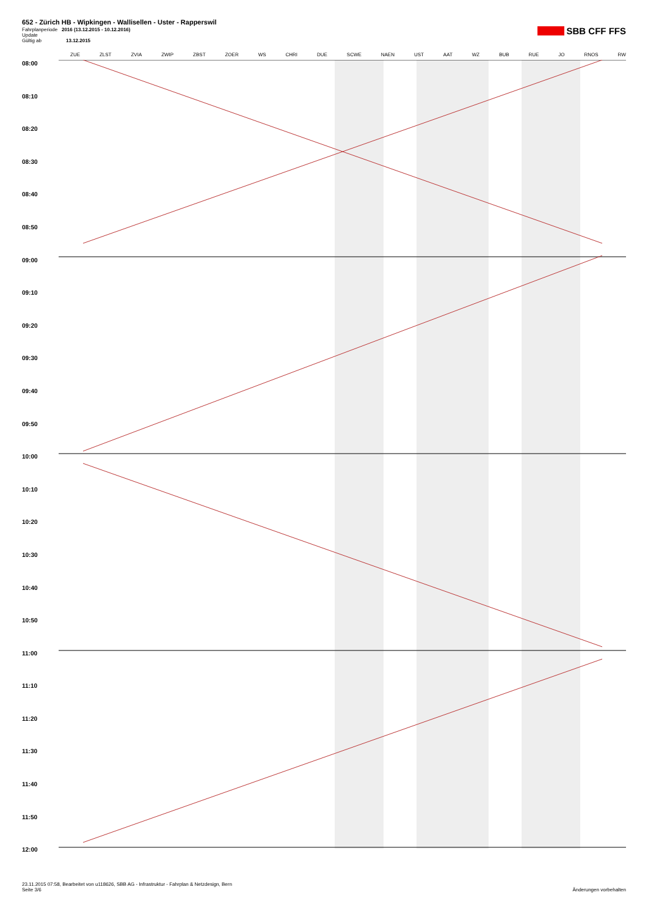652 - Zürich HB - Wipkingen - Wallisellen - Uster - Rapperswil
Fahrplanperiode 2016 (13.12.2015 - 10.12.2016)
Update
Gültig ab 13.12.2015
SBB CFF FFS
ZUE ZLST ZVIA ZWIP ZBST ZOER WS CHRI DUE SCWE NAEN UST AAT WZ BUB RUE JO RNOS RW
08:00
08:10
08:20
08:30
08:40
08:50
09:00
09:10
09:20
09:30
09:40
09:50
10:00
10:10
10:20
10:30
10:40
10:50
11:00
11:10
11:20
11:30
11:40
11:50
12:00
23.11.2015 07:58, Bearbeitet von u118626, SBB AG - Infrastruktur - Fahrplan & Netzdesign, Bern
Seite 3/6
Änderungen vorbehalten